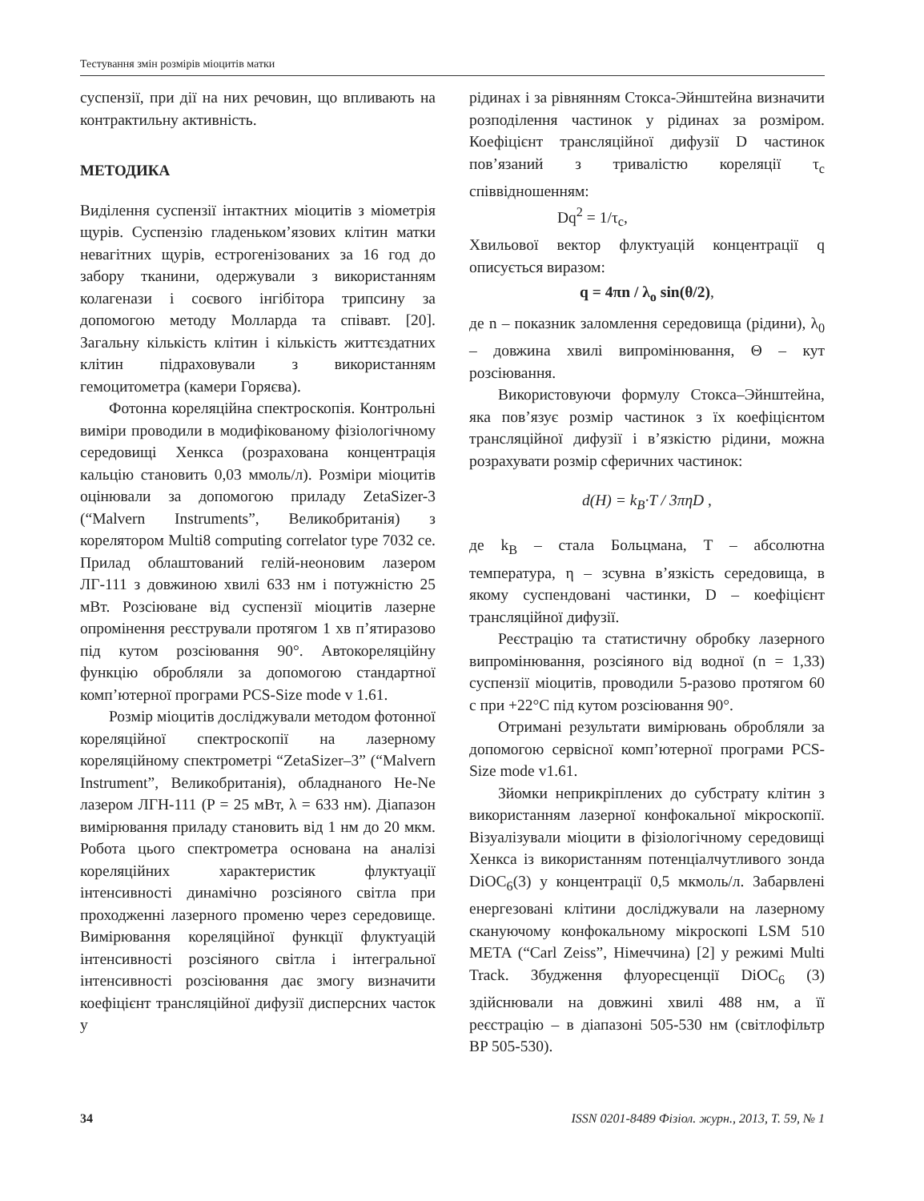Тестування змін розмірів міоцитів матки
суспензії, при дії на них речовин, що впливають на контрактильну активність.
МЕТОДИКА
Виділення суспензії інтактних міоцитів з міометрія щурів. Суспензію гладеньком’язових клітин матки невагітних щурів, естрогенізованих за 16 год до забору тканини, одержували з використанням колагенази і соєвого інгібітора трипсину за допомогою методу Молларда та співавт. [20]. Загальну кількість клітин і кількість життєздатних клітин підраховували з використанням гемоцитометра (камери Горяєва).
Фотонна кореляційна спектроскопія. Контрольні виміри проводили в модифікованому фізіологічному середовищі Хенкса (розрахована концентрація кальцію становить 0,03 ммоль/л). Розміри міоцитів оцінювали за допомогою приладу ZetaSizer-3 (“Malvern Instruments”, Великобританія) з корелятором Multi8 computing correlator type 7032 ce. Прилад облаштований гелій-неоновим лазером ЛГ-111 з довжиною хвилі 633 нм і потужністю 25 мВт. Розсіюване від суспензії міоцитів лазерне опромінення реєстрували протягом 1 хв п’ятиразово під кутом розсіювання 90°. Автокореляційну функцію обробляли за допомогою стандартної комп’ютерної програми PCS-Size mode v 1.61.
Розмір міоцитів досліджували методом фотонної кореляційної спектроскопії на лазерному кореляційному спектрометрі “ZetaSizer–3” (“Malvern Instrument”, Великобританія), обладнаного He-Ne лазером ЛГН-111 (P = 25 мВт, λ = 633 нм). Діапазон вимірювання приладу становить від 1 нм до 20 мкм. Робота цього спектрометра основана на аналізі кореляційних характеристик флуктуації інтенсивності динамічно розсіяного світла при проходженні лазерного променю через середовище. Вимірювання кореляційної функції флуктуацій інтенсивності розсіяного світла і інтегральної інтенсивності розсіювання дає змогу визначити коефіцієнт трансляційної дифузії дисперсних часток у
рідинах і за рівнянням Стокса-Эйнштейна визначити розподілення частинок у рідинах за розміром. Коефіцієнт трансляційної дифузії D частинок пов’язаний з тривалістю кореляції τ<sub>c</sub> співвідношенням:
Dq<sup>2</sup> = 1/τ<sub>c</sub>,
Хвильової вектор флуктуацій концентрації q описується виразом:
q = 4πn / λ<sub>o</sub> sin(θ/2),
де n – показник заломлення середовища (рідини), λ<sub>0</sub> – довжина хвилі випромінювання, Θ – кут розсіювання.
Використовуючи формулу Стокса–Эйнштейна, яка пов’язує розмір частинок з їх коефіцієнтом трансляційної дифузії і в’язкістю рідини, можна розрахувати розмір сферичних частинок:
d(H) = k<sub>B</sub>·T / 3πηD ,
де k<sub>B</sub> – стала Больцмана, T – абсолютна температура, η – зсувна в’язкість середовища, в якому суспендовані частинки, D – коефіцієнт трансляційної дифузії.
Реєстрацію та статистичну обробку лазерного випромінювання, розсіяного від водної (n = 1,33) суспензії міоцитів, проводили 5-разово протягом 60 с при +22°C під кутом розсіювання 90°.
Отримані результати вимірювань обробляли за допомогою сервісної комп’ютерної програми PCS-Size mode v1.61.
Зйомки неприкріплених до субстрату клітин з використанням лазерної конфокальної мікроскопії. Візуалізували міоцити в фізіологічному середовищі Хенкса із використанням потенціалчутливого зонда DiOC<sub>6</sub>(3) у концентрації 0,5 мкмоль/л. Забарвлені енергезовані клітини досліджували на лазерному скануючому конфокальному мікроскопі LSM 510 META (“Carl Zeiss”, Німеччина) [2] у режимі Multi Track. Збудження флуоресценції DiOC<sub>6</sub> (3) здійснювали на довжині хвилі 488 нм, а її реєстрацію – в діапазоні 505-530 нм (світлофільтр BP 505-530).
34 ISSN 0201-8489 Фізіол. журн., 2013, Т. 59, № 1